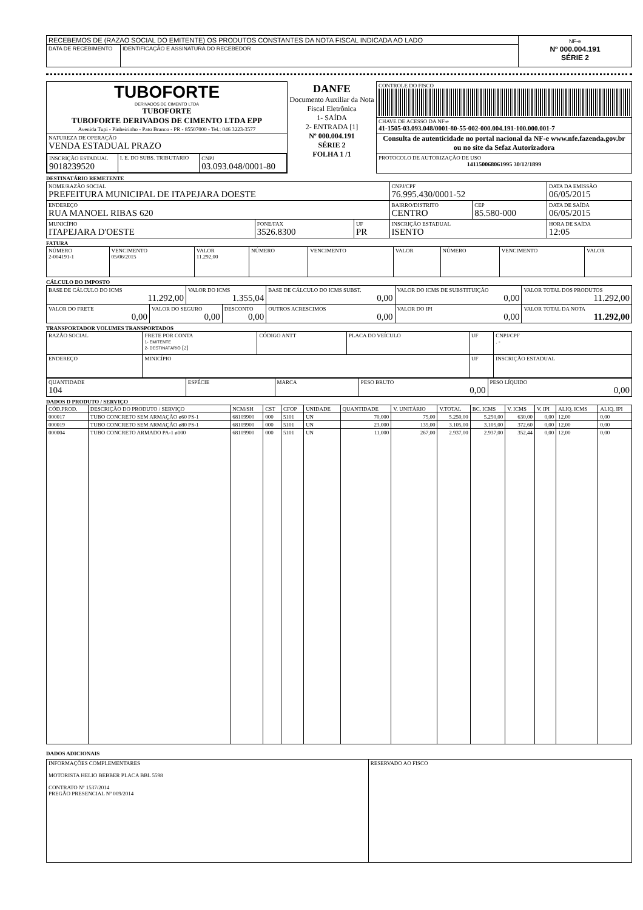| RECEBEMOS DE (RAZAO SOCIAL DO EMITENTE) OS PRODUTOS CONSTANTES DA NOTA FISCAL INDICADA AO LADO | | NF-e Nº 000.004.191 SÉRIE 2 |
| DATA DE RECEBIMENTO | IDENTIFICAÇÃO E ASSINATURA DO RECEBEDOR | |
| TUBOFORTE DERIVADOS DE CIMENTO LTDA TUBOFORTE TUBOFORTE DERIVADOS DE CIMENTO LTDA EPP Avenida Tupi - Pinheirinho - Pato Branco - PR - 85507000 - Tel.: 046 3223-3577 | DANFE Documento Auxiliar da Nota Fiscal Eletrônica 1- SAÍDA 2- ENTRADA [1] Nº 000.004.191 SÉRIE 2 FOLHA 1 /1 | CONTROLE DO FISCO |
| | | CHAVE DE ACESSO DA NF-e 41-1505-03.093.048/0001-80-55-002-000.004.191-100.000.001-7 |
| NATUREZA DE OPERAÇÃO VENDA ESTADUAL PRAZO | | Consulta de autenticidade no portal nacional da NF-e www.nfe.fazenda.gov.br ou no site da Sefaz Autorizadora |
| / INSCRIÇÃO ESTADUAL 9018239520 / I. E. DO SUBS. TRIBUTARIO / CNPJ 03.093.048/0001-80 / | | PROTOCOLO DE AUTORIZAÇÃO DE USO 141150068061995 30/12/1899 |
DESTINATÁRIO REMETENTE
| NOME/RAZÃO SOCIAL PREFEITURA MUNICIPAL DE ITAPEJARA DOESTE | | | CNPJ/CPF 76.995.430/0001-52 | | DATA DA EMISSÃO 06/05/2015 |
| ENDEREÇO RUA MANOEL RIBAS 620 | | | BAIRRO/DISTRITO CENTRO | CEP 85.580-000 | DATA DE SAÍDA 06/05/2015 |
| MUNICÍPIO ITAPEJARA D'OESTE | FONE/FAX 3526.8300 | UF PR | INSCRIÇÃO ESTADUAL ISENTO | | HORA DE SAÍDA 12:05 |
FATURA
| NÚMERO 2-004191-1 | VENCIMENTO 05/06/2015 | VALOR 11.292,00 | NÚMERO | VENCIMENTO | VALOR | NÚMERO | VENCIMENTO | VALOR |
CÁLCULO DO IMPOSTO
| BASE DE CÁLCULO DO ICMS 11.292,00 | | VALOR DO ICMS 1.355,04 | | BASE DE CÁLCULO DO ICMS SUBST. 0,00 | VALOR DO ICMS DE SUBSTITUIÇÃO 0,00 | VALOR TOTAL DOS PRODUTOS 11.292,00 |
| VALOR DO FRETE 0,00 | VALOR DO SEGURO 0,00 | | DESCONTO 0,00 | OUTROS ACRESCIMOS 0,00 | VALOR DO IPI 0,00 | VALOR TOTAL DA NOTA 11.292,00 |
TRANSPORTADOR VOLUMES TRANSPORTADOS
| RAZÃO SOCIAL | FRETE POR CONTA 1- EMITENTE 2- DESTINATÁRIO [2] | CÓDIGO ANTT | PLACA DO VEÍCULO | UF | CNPJ/CPF . - |
| ENDEREÇO | MINICÍPIO | | | UF | INSCRIÇÃO ESTADUAL |
| QUANTIDADE 104 | ESPÉCIE | MARCA | PESO BRUTO 0,00 | PESO LÍQUIDO 0,00 |
DADOS D PRODUTO / SERVIÇO
| CÓD.PROD. | DESCRIÇÃO DO PRODUTO / SERVIÇO | NCM/SH | CST | CFOP | UNIDADE | QUANTIDADE | V. UNITÁRIO | V.TOTAL | BC. ICMS | V. ICMS | V. IPI | ALIQ. ICMS | ALIQ. IPI |
| --- | --- | --- | --- | --- | --- | --- | --- | --- | --- | --- | --- | --- | --- |
| 000017 | TUBO CONCRETO SEM ARMAÇÃO ø60 PS-1 | 68109900 | 000 | 5101 | UN | 70,000 | 75,00 | 5.250,00 | 5.250,00 | 630,00 | 0,00 | 12,00 | 0,00 |
| 000019 | TUBO CONCRETO SEM ARMAÇÃO ø80 PS-1 | 68109900 | 000 | 5101 | UN | 23,000 | 135,00 | 3.105,00 | 3.105,00 | 372,60 | 0,00 | 12,00 | 0,00 |
| 000004 | TUBO CONCRETO ARMADO PA-1 ø100 | 68109900 | 000 | 5101 | UN | 11,000 | 267,00 | 2.937,00 | 2.937,00 | 352,44 | 0,00 | 12,00 | 0,00 |
DADOS ADICIONAIS
| INFORMAÇÕES COMPLEMENTARES MOTORISTA HELIO BEBBER PLACA BBL 5598 CONTRATO Nº 1537/2014 PREGÃO PRESENCIAL Nº 009/2014 | RESERVADO AO FISCO |